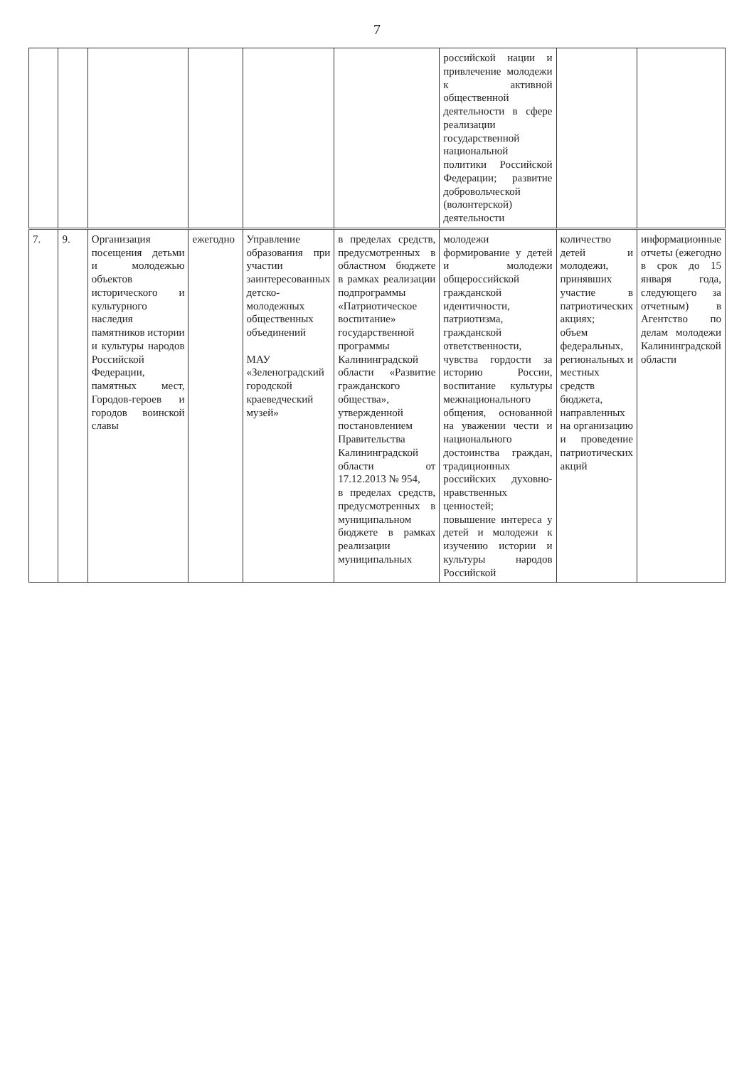7
| | | | | | | российской нации и привлечение молодежи к активной общественной деятельности в сфере реализации государственной национальной политики Российской Федерации; развитие добровольческой (волонтерской) деятельности | | |
| 7. | 9. | Организация посещения детьми и молодежью объектов исторического и культурного наследия памятников истории и культуры народов Российской Федерации, памятных мест, Городов-героев и городов воинской славы | ежегодно | Управление образования при участии заинтересованных детско-молодежных общественных объединений МАУ «Зеленоградский городской краеведческий музей» | в пределах средств, предусмотренных в областном бюджете в рамках реализации подпрограммы «Патриотическое воспитание» государственной программы Калининградской области «Развитие гражданского общества», утвержденной постановлением Правительства Калининградской области от 17.12.2013 № 954, в пределах средств, предусмотренных в муниципальном бюджете в рамках реализации муниципальных | молодежи формирование у детей и молодежи общероссийской гражданской идентичности, патриотизма, гражданской ответственности, чувства гордости за историю России, воспитание культуры межнационального общения, основанной на уважении чести и национального достоинства граждан, традиционных российских духовно-нравственных ценностей; повышение интереса у детей и молодежи к изучению истории и культуры народов Российской | количество детей и молодежи, принявших участие в патриотических акциях; объем федеральных, региональных и местных средств бюджета, направленных на организацию и проведение патриотических акций | информационные отчеты (ежегодно в срок до 15 января года, следующего за отчетным) в Агентство по делам молодежи Калининградской области |